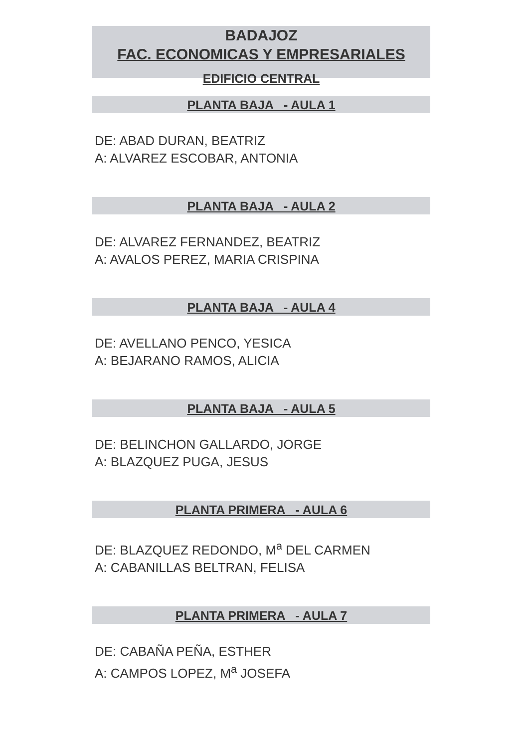BADAJOZ
FAC. ECONOMICAS Y EMPRESARIALES
EDIFICIO CENTRAL
PLANTA BAJA - AULA 1
DE: ABAD DURAN, BEATRIZ
A: ALVAREZ ESCOBAR, ANTONIA
PLANTA BAJA - AULA 2
DE: ALVAREZ FERNANDEZ, BEATRIZ
A: AVALOS PEREZ, MARIA CRISPINA
PLANTA BAJA - AULA 4
DE: AVELLANO PENCO, YESICA
A: BEJARANO RAMOS, ALICIA
PLANTA BAJA - AULA 5
DE: BELINCHON GALLARDO, JORGE
A: BLAZQUEZ PUGA, JESUS
PLANTA PRIMERA - AULA 6
DE: BLAZQUEZ REDONDO, M<sup>a</sup> DEL CARMEN
A: CABANILLAS BELTRAN, FELISA
PLANTA PRIMERA - AULA 7
DE: CABAÑA PEÑA, ESTHER
A: CAMPOS LOPEZ, M<sup>a</sup> JOSEFA